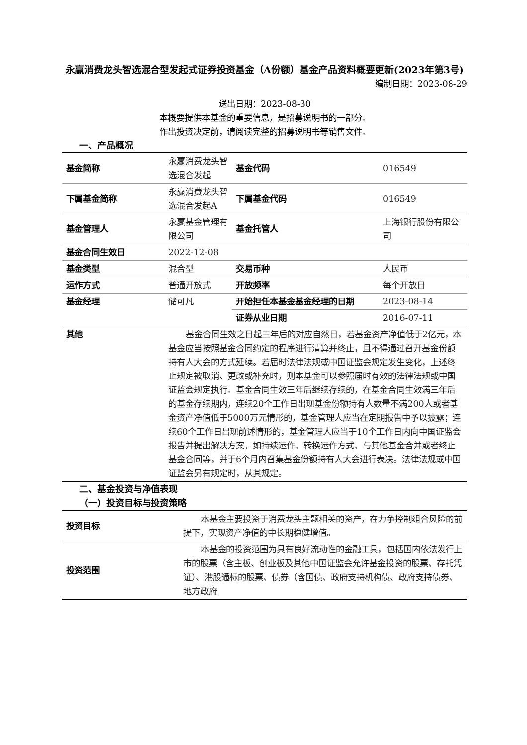永赢消费龙头智选混合型发起式证券投资基金（A份额）基金产品资料概要更新(2023年第3号)
编制日期：2023-08-29
送出日期：2023-08-30
本概要提供本基金的重要信息，是招募说明书的一部分。
作出投资决定前，请阅读完整的招募说明书等销售文件。
一、产品概况
| 基金简称 | 永赢消费龙头智选混合发起 | 基金代码 | 016549 |
| 下属基金简称 | 永赢消费龙头智选混合发起A | 下属基金代码 | 016549 |
| 基金管理人 | 永赢基金管理有限公司 | 基金托管人 | 上海银行股份有限公司 |
| 基金合同生效日 | 2022-12-08 | | |
| 基金类型 | 混合型 | 交易币种 | 人民币 |
| 运作方式 | 普通开放式 | 开放频率 | 每个开放日 |
| 基金经理 | 储可凡 | 开始担任本基金基金经理的日期 | 2023-08-14 |
| | | 证券从业日期 | 2016-07-11 |
| 其他 | 基金合同生效之日起三年后的对应自然日，若基金资产净值低于2亿元，本基金应当按照基金合同约定的程序进行清算并终止，且不得通过召开基金份额持有人大会的方式延续。若届时法律法规或中国证监会规定发生变化，上述终止规定被取消、更改或补充时，则本基金可以参照届时有效的法律法规或中国证监会规定执行。基金合同生效三年后继续存续的，在基金合同生效满三年后的基金存续期内，连续20个工作日出现基金份额持有人数量不满200人或者基金资产净值低于5000万元情形的，基金管理人应当在定期报告中予以披露；连续60个工作日出现前述情形的，基金管理人应当于10个工作日内向中国证监会报告并提出解决方案，如持续运作、转换运作方式、与其他基金合并或者终止基金合同等，并于6个月内召集基金份额持有人大会进行表决。法律法规或中国证监会另有规定时，从其规定。 | | |
二、基金投资与净值表现
（一）投资目标与投资策略
| 投资目标 | 本基金主要投资于消费龙头主题相关的资产，在力争控制组合风险的前提下，实现资产净值的中长期稳健增值。 |
| 投资范围 | 本基金的投资范围为具有良好流动性的金融工具，包括国内依法发行上市的股票（含主板、创业板及其他中国证监会允许基金投资的股票、存托凭证）、港股通标的股票、债券（含国债、政府支持机构债、政府支持债券、地方政府 |